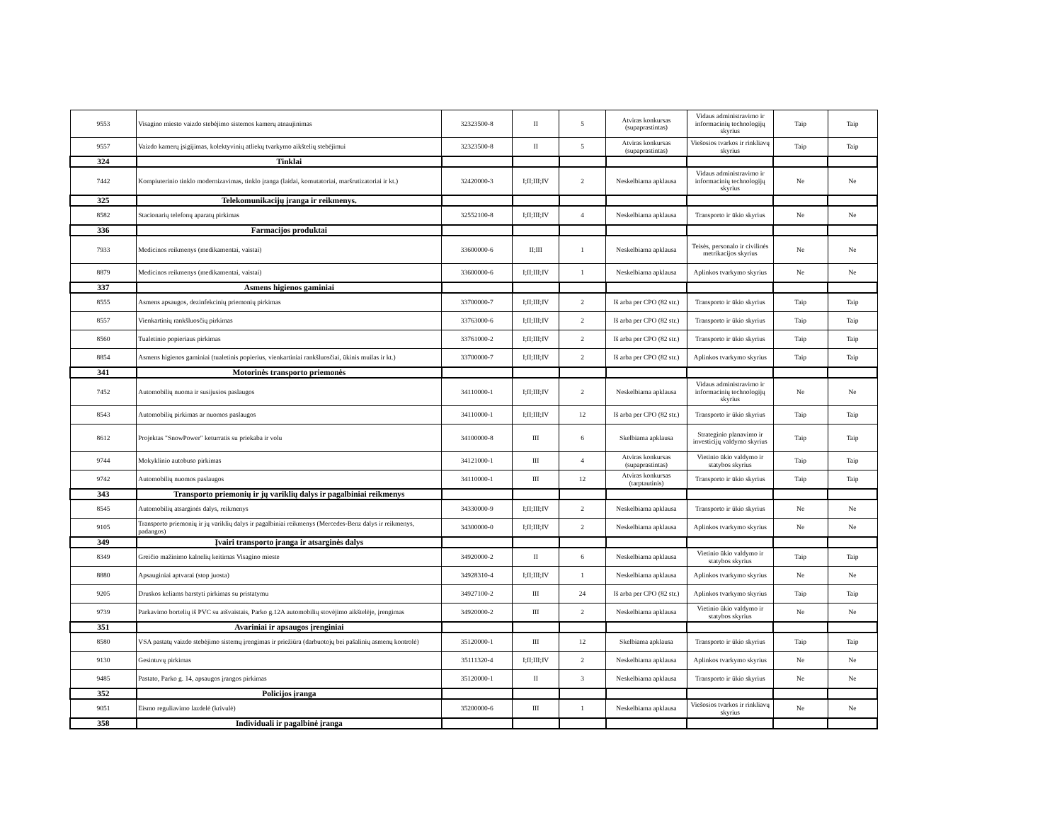| 9553 | Visagino miesto vaizdo stebėjimo sistemos kamerų atnaujinimas | 32323500-8 | II | 5 | Atviras konkursas (supaprastintas) | Vidaus administravimo ir informacinių technologijų skyrius | Taip | Taip |
| 9557 | Vaizdo kamerų įsigijimas, kolektyvinių atliekų tvarkymo aikštelių stebėjimui | 32323500-8 | II | 5 | Atviras konkursas (supaprastintas) | Viešosios tvarkos ir rinkliavų skyrius | Taip | Taip |
| 324 | Tinklai | | | | | | | |
| 7442 | Kompiuterinio tinklo modernizavimas, tinklo įranga (laidai, komutatoriai, maršrutizatoriai ir kt.) | 32420000-3 | I;II;III;IV | 2 | Neskelbiama apklausa | Vidaus administravimo ir informacinių technologijų skyrius | Ne | Ne |
| 325 | Telekomunikacijų įranga ir reikmenys. | | | | | | | |
| 8582 | Stacionarių telefonų aparatų pirkimas | 32552100-8 | I;II;III;IV | 4 | Neskelbiama apklausa | Transporto ir ūkio skyrius | Ne | Ne |
| 336 | Farmacijos produktai | | | | | | | |
| 7933 | Medicinos reikmenys (medikamentai, vaistai) | 33600000-6 | II;III | 1 | Neskelbiama apklausa | Teisės, personalo ir civilinės metrikacijos skyrius | Ne | Ne |
| 8879 | Medicinos reikmenys (medikamentai, vaistai) | 33600000-6 | I;II;III;IV | 1 | Neskelbiama apklausa | Aplinkos tvarkymo skyrius | Ne | Ne |
| 337 | Asmens higienos gaminiai | | | | | | | |
| 8555 | Asmens apsaugos, dezinfekcinių priemonių pirkimas | 33700000-7 | I;II;III;IV | 2 | Iš arba per CPO (82 str.) | Transporto ir ūkio skyrius | Taip | Taip |
| 8557 | Vienkartinių rankšluosčių pirkimas | 33763000-6 | I;II;III;IV | 2 | Iš arba per CPO (82 str.) | Transporto ir ūkio skyrius | Taip | Taip |
| 8560 | Tualetinio popieriaus pirkimas | 33761000-2 | I;II;III;IV | 2 | Iš arba per CPO (82 str.) | Transporto ir ūkio skyrius | Taip | Taip |
| 8854 | Asmens higienos gaminiai (tualetinis popierius, vienkartiniai rankšluosčiai, ūkinis muilas ir kt.) | 33700000-7 | I;II;III;IV | 2 | Iš arba per CPO (82 str.) | Aplinkos tvarkymo skyrius | Taip | Taip |
| 341 | Motorinės transporto priemonės | | | | | | | |
| 7452 | Automobilių nuoma ir susijusios paslaugos | 34110000-1 | I;II;III;IV | 2 | Neskelbiama apklausa | Vidaus administravimo ir informacinių technologijų skyrius | Ne | Ne |
| 8543 | Automobilių pirkimas ar nuomos paslaugos | 34110000-1 | I;II;III;IV | 12 | Iš arba per CPO (82 str.) | Transporto ir ūkio skyrius | Taip | Taip |
| 8612 | Projektas "SnowPower" keturratis su priekaba ir volu | 34100000-8 | III | 6 | Skelbiama apklausa | Strateginio planavimo ir investicijų valdymo skyrius | Taip | Taip |
| 9744 | Mokyklinio autobuso pirkimas | 34121000-1 | III | 4 | Atviras konkursas (supaprastintas) | Vietinio ūkio valdymo ir statybos skyrius | Taip | Taip |
| 9742 | Automobilių nuomos paslaugos | 34110000-1 | III | 12 | Atviras konkursas (tarptautinis) | Transporto ir ūkio skyrius | Taip | Taip |
| 343 | Transporto priemonių ir jų variklių dalys ir pagalbiniai reikmenys | | | | | | | |
| 8545 | Automobilių atsarginės dalys, reikmenys | 34330000-9 | I;II;III;IV | 2 | Neskelbiama apklausa | Transporto ir ūkio skyrius | Ne | Ne |
| 9105 | Transporto priemonių ir jų variklių dalys ir pagalbiniai reikmenys (Mercedes-Benz dalys ir reikmenys, padangos) | 34300000-0 | I;II;III;IV | 2 | Neskelbiama apklausa | Aplinkos tvarkymo skyrius | Ne | Ne |
| 349 | Įvairi transporto įranga ir atsarginės dalys | | | | | | | |
| 8349 | Greičio mažinimo kalnelių keitimas Visagino mieste | 34920000-2 | II | 6 | Neskelbiama apklausa | Vietinio ūkio valdymo ir statybos skyrius | Taip | Taip |
| 8880 | Apsauginiai aptvarai (stop juosta) | 34928310-4 | I;II;III;IV | 1 | Neskelbiama apklausa | Aplinkos tvarkymo skyrius | Ne | Ne |
| 9205 | Druskos keliams barstyti pirkimas su pristatymu | 34927100-2 | III | 24 | Iš arba per CPO (82 str.) | Aplinkos tvarkymo skyrius | Taip | Taip |
| 9739 | Parkavimo bortelių iš PVC su atšvaistais, Parko g.12A automobilių stovėjimo aikštelėje, įrengimas | 34920000-2 | III | 2 | Neskelbiama apklausa | Vietinio ūkio valdymo ir statybos skyrius | Ne | Ne |
| 351 | Avariniai ir apsaugos įrenginiai | | | | | | | |
| 8580 | VSA pastatų vaizdo stebėjimo sistemų įrengimas ir priežiūra (darbuotojų bei pašalinių asmenų kontrolė) | 35120000-1 | III | 12 | Skelbiama apklausa | Transporto ir ūkio skyrius | Taip | Taip |
| 9130 | Gesintuvų pirkimas | 35111320-4 | I;II;III;IV | 2 | Neskelbiama apklausa | Aplinkos tvarkymo skyrius | Ne | Ne |
| 9485 | Pastato, Parko g. 14, apsaugos įrangos pirkimas | 35120000-1 | II | 3 | Neskelbiama apklausa | Transporto ir ūkio skyrius | Ne | Ne |
| 352 | Policijos įranga | | | | | | | |
| 9051 | Eismo reguliavimo lazdelė (krivulė) | 35200000-6 | III | 1 | Neskelbiama apklausa | Viešosios tvarkos ir rinkliavų skyrius | Ne | Ne |
| 358 | Individuali ir pagalbinė įranga | | | | | | | |